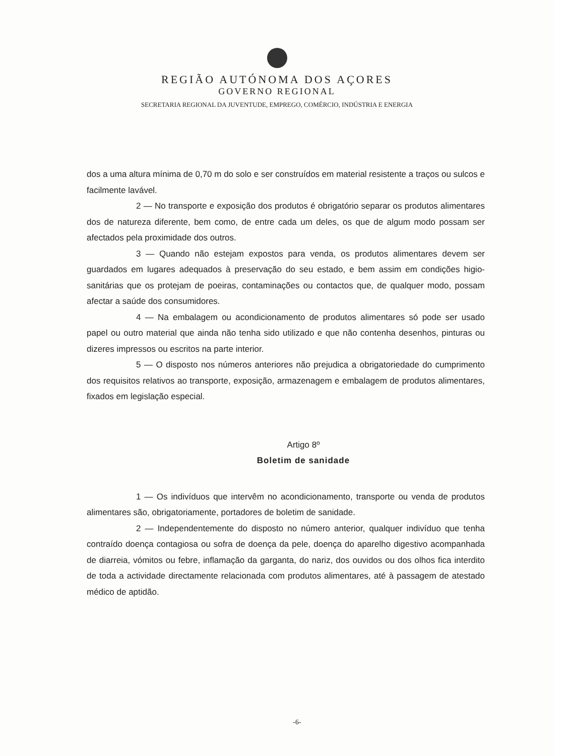REGIÃO AUTÓNOMA DOS AÇORES
GOVERNO REGIONAL
SECRETARIA REGIONAL DA JUVENTUDE, EMPREGO, COMÉRCIO, INDÚSTRIA E ENERGIA
dos a uma altura mínima de 0,70 m do solo e ser construídos em material resistente a traços ou sulcos e facilmente lavável.
2 — No transporte e exposição dos produtos é obrigatório separar os produtos alimentares dos de natureza diferente, bem como, de entre cada um deles, os que de algum modo possam ser afectados pela proximidade dos outros.
3 — Quando não estejam expostos para venda, os produtos alimentares devem ser guardados em lugares adequados à preservação do seu estado, e bem assim em condições higio-sanitárias que os protejam de poeiras, contaminações ou contactos que, de qualquer modo, possam afectar a saúde dos consumidores.
4 — Na embalagem ou acondicionamento de produtos alimentares só pode ser usado papel ou outro material que ainda não tenha sido utilizado e que não contenha desenhos, pinturas ou dizeres impressos ou escritos na parte interior.
5 — O disposto nos números anteriores não prejudica a obrigatoriedade do cumprimento dos requisitos relativos ao transporte, exposição, armazenagem e embalagem de produtos alimentares, fixados em legislação especial.
Artigo 8º
Boletim de sanidade
1 — Os indivíduos que intervêm no acondicionamento, transporte ou venda de produtos alimentares são, obrigatoriamente, portadores de boletim de sanidade.
2 — Independentemente do disposto no número anterior, qualquer indivíduo que tenha contraído doença contagiosa ou sofra de doença da pele, doença do aparelho digestivo acompanhada de diarreia, vómitos ou febre, inflamação da garganta, do nariz, dos ouvidos ou dos olhos fica interdito de toda a actividade directamente relacionada com produtos alimentares, até à passagem de atestado médico de aptidão.
-6-